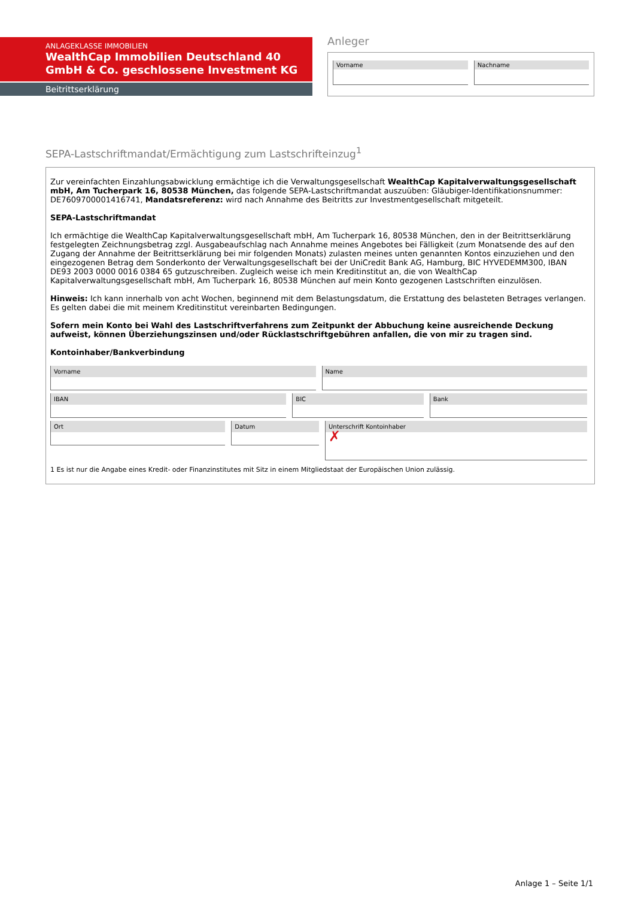ANLAGEKLASSE IMMOBILIEN
WealthCap Immobilien Deutschland 40 GmbH & Co. geschlossene Investment KG
Beitrittserklärung
Anleger
Vorname Nachname
SEPA-Lastschriftmandat/Ermächtigung zum Lastschrifteinzug<sup>1</sup>
Zur vereinfachten Einzahlungsabwicklung ermächtige ich die Verwaltungsgesellschaft WealthCap Kapitalverwaltungsgesellschaft mbH, Am Tucherpark 16, 80538 München, das folgende SEPA-Lastschriftmandat auszuüben: Gläubiger-Identifikationsnummer: DE7609700001416741, Mandatsreferenz: wird nach Annahme des Beitritts zur Investmentgesellschaft mitgeteilt.
SEPA-Lastschriftmandat
Ich ermächtige die WealthCap Kapitalverwaltungsgesellschaft mbH, Am Tucherpark 16, 80538 München, den in der Beitrittserklärung festgelegten Zeichnungsbetrag zzgl. Ausgabeaufschlag nach Annahme meines Angebotes bei Fälligkeit (zum Monatsende des auf den Zugang der Annahme der Beitrittserklärung bei mir folgenden Monats) zulasten meines unten genannten Kontos einzuziehen und den eingezogenen Betrag dem Sonderkonto der Verwaltungsgesellschaft bei der UniCredit Bank AG, Hamburg, BIC HYVEDEMM300, IBAN DE93 2003 0000 0016 0384 65 gutzuschreiben. Zugleich weise ich mein Kreditinstitut an, die von WealthCap Kapitalverwaltungsgesellschaft mbH, Am Tucherpark 16, 80538 München auf mein Konto gezogenen Lastschriften einzulösen.
Hinweis: Ich kann innerhalb von acht Wochen, beginnend mit dem Belastungsdatum, die Erstattung des belasteten Betrages verlangen. Es gelten dabei die mit meinem Kreditinstitut vereinbarten Bedingungen.
Sofern mein Konto bei Wahl des Lastschriftverfahrens zum Zeitpunkt der Abbuchung keine ausreichende Deckung aufweist, können Überziehungszinsen und/oder Rücklastschriftgebühren anfallen, die von mir zu tragen sind.
Kontoinhaber/Bankverbindung
Vorname Name
IBAN BIC Bank
Ort Datum
Unterschrift Kontoinhaber
✗
1 Es ist nur die Angabe eines Kredit- oder Finanzinstitutes mit Sitz in einem Mitgliedstaat der Europäischen Union zulässig.
Anlage 1 – Seite 1/1